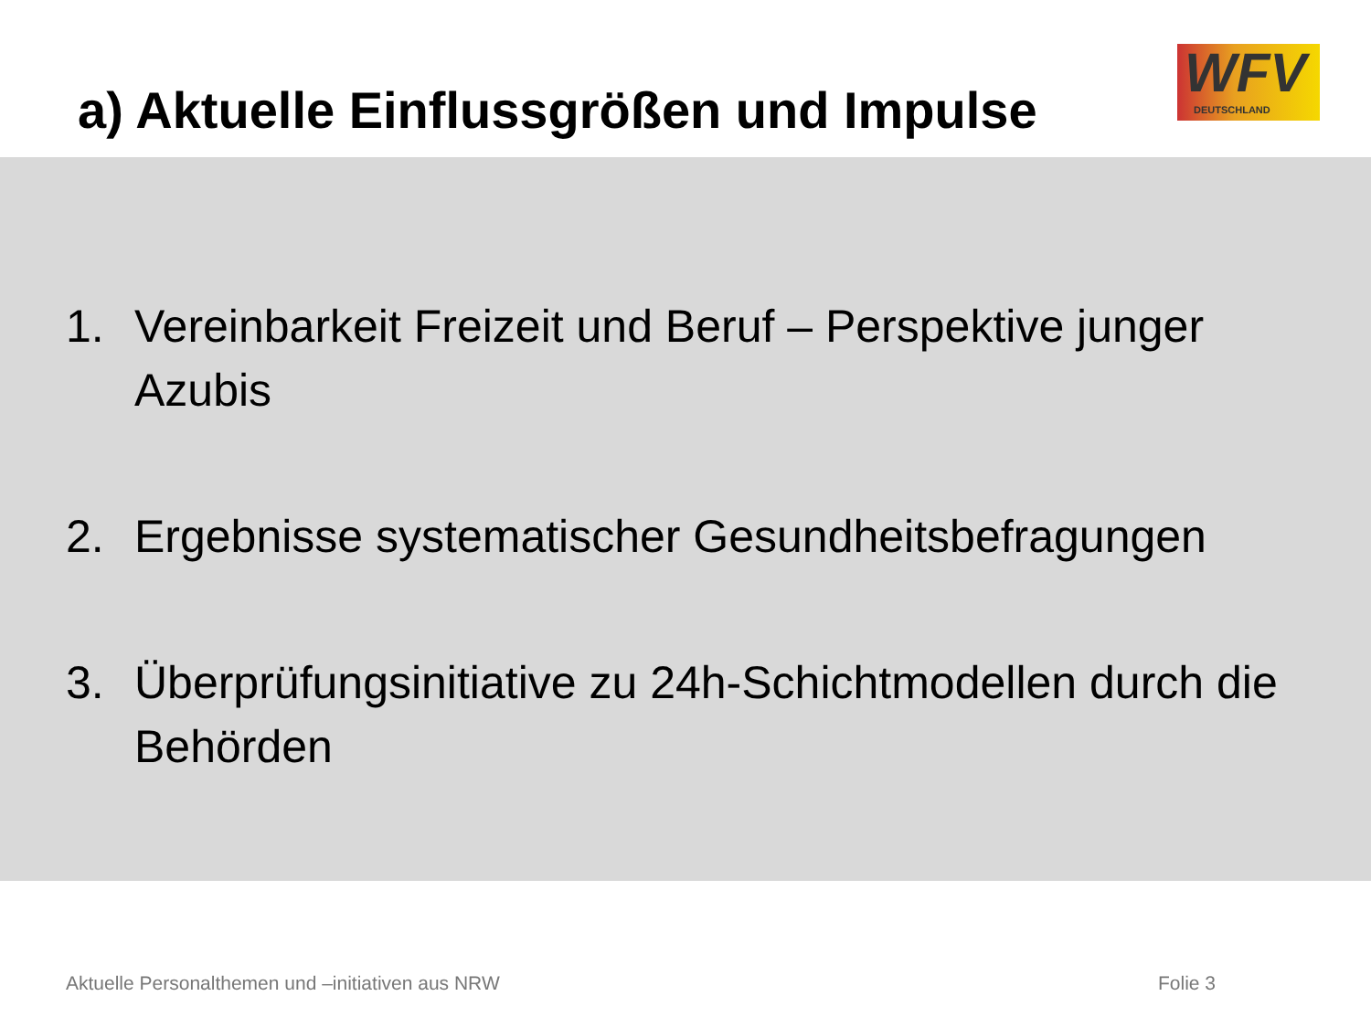a) Aktuelle Einflussgrößen und Impulse
WFV DEUTSCHLAND
1. Vereinbarkeit Freizeit und Beruf – Perspektive junger Azubis
2. Ergebnisse systematischer Gesundheitsbefragungen
3. Überprüfungsinitiative zu 24h-Schichtmodellen durch die Behörden
Aktuelle Personalthemen und –initiativen aus NRW Folie 3